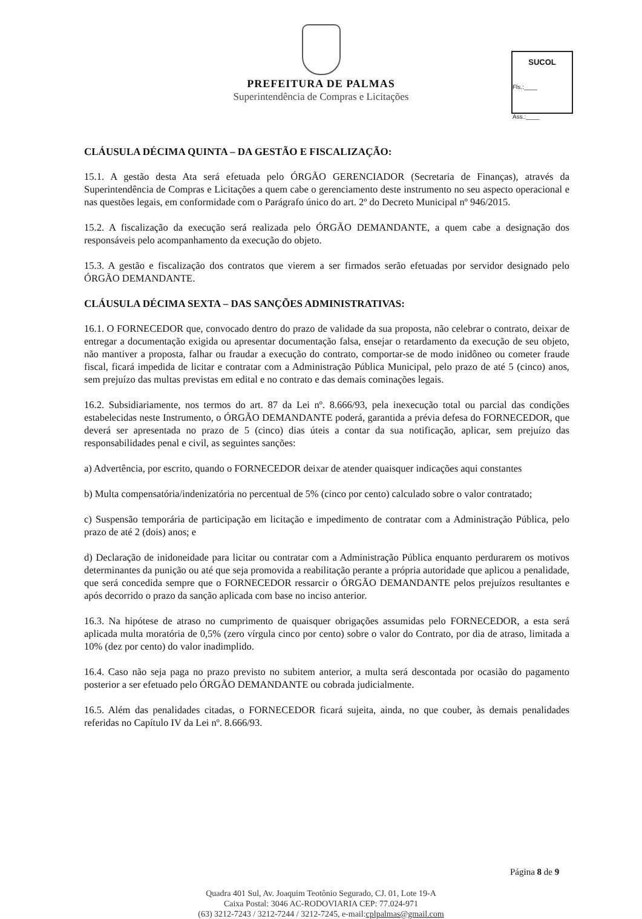PREFEITURA DE PALMAS
Superintendência de Compras e Licitações
SUCOL
Fls.:____
Ass.:____
CLÁUSULA DÉCIMA QUINTA – DA GESTÃO E FISCALIZAÇÃO:
15.1. A gestão desta Ata será efetuada pelo ÓRGÃO GERENCIADOR (Secretaria de Finanças), através da Superintendência de Compras e Licitações a quem cabe o gerenciamento deste instrumento no seu aspecto operacional e nas questões legais, em conformidade com o Parágrafo único do art. 2º do Decreto Municipal nº 946/2015.
15.2. A fiscalização da execução será realizada pelo ÓRGÃO DEMANDANTE, a quem cabe a designação dos responsáveis pelo acompanhamento da execução do objeto.
15.3. A gestão e fiscalização dos contratos que vierem a ser firmados serão efetuadas por servidor designado pelo ÓRGÃO DEMANDANTE.
CLÁUSULA DÉCIMA SEXTA – DAS SANÇÕES ADMINISTRATIVAS:
16.1. O FORNECEDOR que, convocado dentro do prazo de validade da sua proposta, não celebrar o contrato, deixar de entregar a documentação exigida ou apresentar documentação falsa, ensejar o retardamento da execução de seu objeto, não mantiver a proposta, falhar ou fraudar a execução do contrato, comportar-se de modo inidôneo ou cometer fraude fiscal, ficará impedida de licitar e contratar com a Administração Pública Municipal, pelo prazo de até 5 (cinco) anos, sem prejuízo das multas previstas em edital e no contrato e das demais cominações legais.
16.2. Subsidiariamente, nos termos do art. 87 da Lei nº. 8.666/93, pela inexecução total ou parcial das condições estabelecidas neste Instrumento, o ÓRGÃO DEMANDANTE poderá, garantida a prévia defesa do FORNECEDOR, que deverá ser apresentada no prazo de 5 (cinco) dias úteis a contar da sua notificação, aplicar, sem prejuízo das responsabilidades penal e civil, as seguintes sanções:
a) Advertência, por escrito, quando o FORNECEDOR deixar de atender quaisquer indicações aqui constantes
b) Multa compensatória/indenizatória no percentual de 5% (cinco por cento) calculado sobre o valor contratado;
c) Suspensão temporária de participação em licitação e impedimento de contratar com a Administração Pública, pelo prazo de até 2 (dois) anos; e
d) Declaração de inidoneidade para licitar ou contratar com a Administração Pública enquanto perdurarem os motivos determinantes da punição ou até que seja promovida a reabilitação perante a própria autoridade que aplicou a penalidade, que será concedida sempre que o FORNECEDOR ressarcir o ÓRGÃO DEMANDANTE pelos prejuízos resultantes e após decorrido o prazo da sanção aplicada com base no inciso anterior.
16.3. Na hipótese de atraso no cumprimento de quaisquer obrigações assumidas pelo FORNECEDOR, a esta será aplicada multa moratória de 0,5% (zero vírgula cinco por cento) sobre o valor do Contrato, por dia de atraso, limitada a 10% (dez por cento) do valor inadimplido.
16.4. Caso não seja paga no prazo previsto no subitem anterior, a multa será descontada por ocasião do pagamento posterior a ser efetuado pelo ÓRGÃO DEMANDANTE ou cobrada judicialmente.
16.5. Além das penalidades citadas, o FORNECEDOR ficará sujeita, ainda, no que couber, às demais penalidades referidas no Capítulo IV da Lei nº. 8.666/93.
Página 8 de 9
Quadra 401 Sul, Av. Joaquim Teotônio Segurado, CJ. 01, Lote 19-A
Caixa Postal: 3046 AC-RODOVIARIA CEP: 77.024-971
(63) 3212-7243 / 3212-7244 / 3212-7245, e-mail:cplpalmas@gmail.com